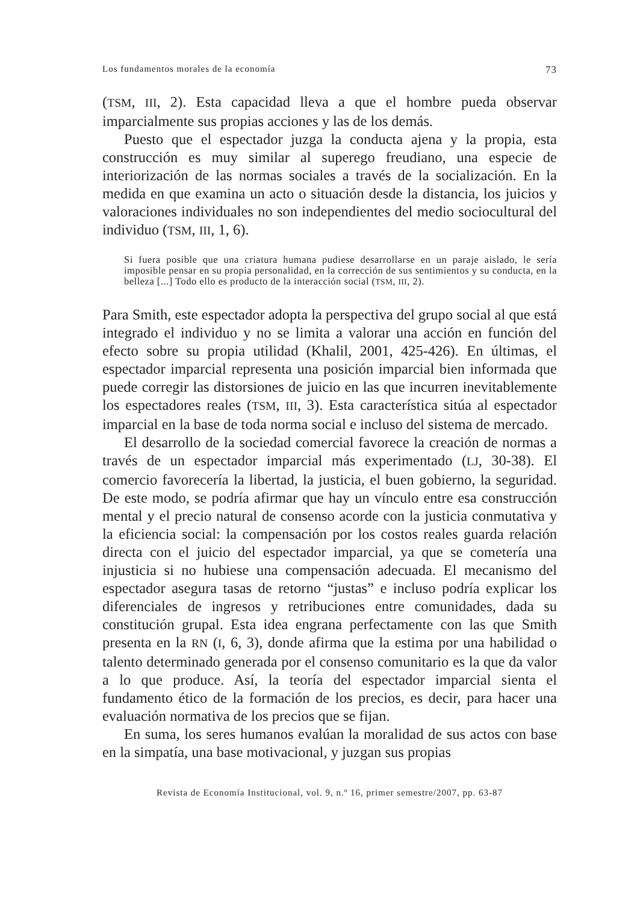Los fundamentos morales de la economía 73
(TSM, III, 2). Esta capacidad lleva a que el hombre pueda observar imparcialmente sus propias acciones y las de los demás.
Puesto que el espectador juzga la conducta ajena y la propia, esta construcción es muy similar al superego freudiano, una especie de interiorización de las normas sociales a través de la socialización. En la medida en que examina un acto o situación desde la distancia, los juicios y valoraciones individuales no son independientes del medio sociocultural del individuo (TSM, III, 1, 6).
Si fuera posible que una criatura humana pudiese desarrollarse en un paraje aislado, le sería imposible pensar en su propia personalidad, en la corrección de sus sentimientos y su conducta, en la belleza [...] Todo ello es producto de la interacción social (TSM, III, 2).
Para Smith, este espectador adopta la perspectiva del grupo social al que está integrado el individuo y no se limita a valorar una acción en función del efecto sobre su propia utilidad (Khalil, 2001, 425-426). En últimas, el espectador imparcial representa una posición imparcial bien informada que puede corregir las distorsiones de juicio en las que incurren inevitablemente los espectadores reales (TSM, III, 3). Esta característica sitúa al espectador imparcial en la base de toda norma social e incluso del sistema de mercado.
El desarrollo de la sociedad comercial favorece la creación de normas a través de un espectador imparcial más experimentado (LJ, 30-38). El comercio favorecería la libertad, la justicia, el buen gobierno, la seguridad. De este modo, se podría afirmar que hay un vínculo entre esa construcción mental y el precio natural de consenso acorde con la justicia conmutativa y la eficiencia social: la compensación por los costos reales guarda relación directa con el juicio del espectador imparcial, ya que se cometería una injusticia si no hubiese una compensación adecuada. El mecanismo del espectador asegura tasas de retorno “justas” e incluso podría explicar los diferenciales de ingresos y retribuciones entre comunidades, dada su constitución grupal. Esta idea engrana perfectamente con las que Smith presenta en la RN (I, 6, 3), donde afirma que la estima por una habilidad o talento determinado generada por el consenso comunitario es la que da valor a lo que produce. Así, la teoría del espectador imparcial sienta el fundamento ético de la formación de los precios, es decir, para hacer una evaluación normativa de los precios que se fijan.
En suma, los seres humanos evalúan la moralidad de sus actos con base en la simpatía, una base motivacional, y juzgan sus propias
Revista de Economía Institucional, vol. 9, n.º 16, primer semestre/2007, pp. 63-87